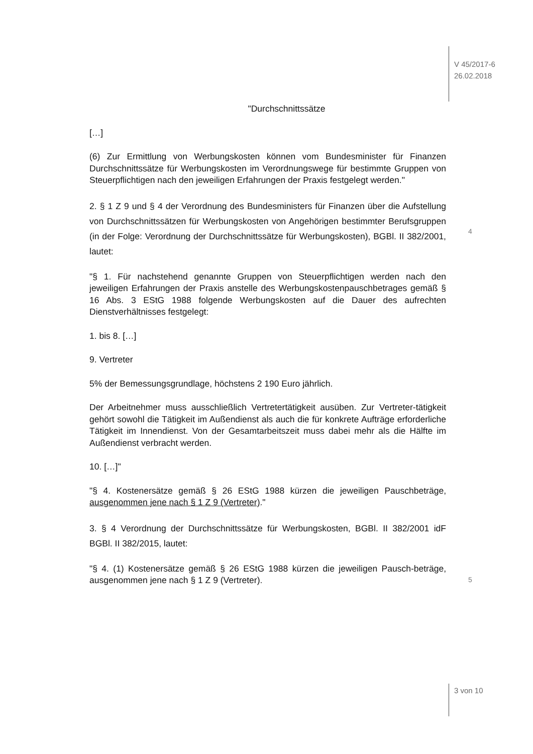V 45/2017-6
26.02.2018
"Durchschnittssätze
[…]
(6) Zur Ermittlung von Werbungskosten können vom Bundesminister für Finanzen Durchschnittssätze für Werbungskosten im Verordnungswege für bestimmte Gruppen von Steuerpflichtigen nach den jeweiligen Erfahrungen der Praxis festgelegt werden."
2. § 1 Z 9 und § 4 der Verordnung des Bundesministers für Finanzen über die Aufstellung von Durchschnittssätzen für Werbungskosten von Angehörigen bestimmter Berufsgruppen (in der Folge: Verordnung der Durchschnittssätze für Werbungskosten), BGBl. II 382/2001, lautet:
"§ 1. Für nachstehend genannte Gruppen von Steuerpflichtigen werden nach den jeweiligen Erfahrungen der Praxis anstelle des Werbungskostenpauschbetrages gemäß § 16 Abs. 3 EStG 1988 folgende Werbungskosten auf die Dauer des aufrechten Dienstverhältnisses festgelegt:
1. bis 8. […]
9. Vertreter
5% der Bemessungsgrundlage, höchstens 2 190 Euro jährlich.
Der Arbeitnehmer muss ausschließlich Vertretertätigkeit ausüben. Zur Vertreter-tätigkeit gehört sowohl die Tätigkeit im Außendienst als auch die für konkrete Aufträge erforderliche Tätigkeit im Innendienst. Von der Gesamtarbeitszeit muss dabei mehr als die Hälfte im Außendienst verbracht werden.
10. […]"
"§ 4. Kostenersätze gemäß § 26 EStG 1988 kürzen die jeweiligen Pauschbeträge, ausgenommen jene nach § 1 Z 9 (Vertreter)."
3. § 4 Verordnung der Durchschnittssätze für Werbungskosten, BGBl. II 382/2001 idF BGBl. II 382/2015, lautet:
"§ 4. (1) Kostenersätze gemäß § 26 EStG 1988 kürzen die jeweiligen Pausch-beträge, ausgenommen jene nach § 1 Z 9 (Vertreter).
4
5
3 von 10